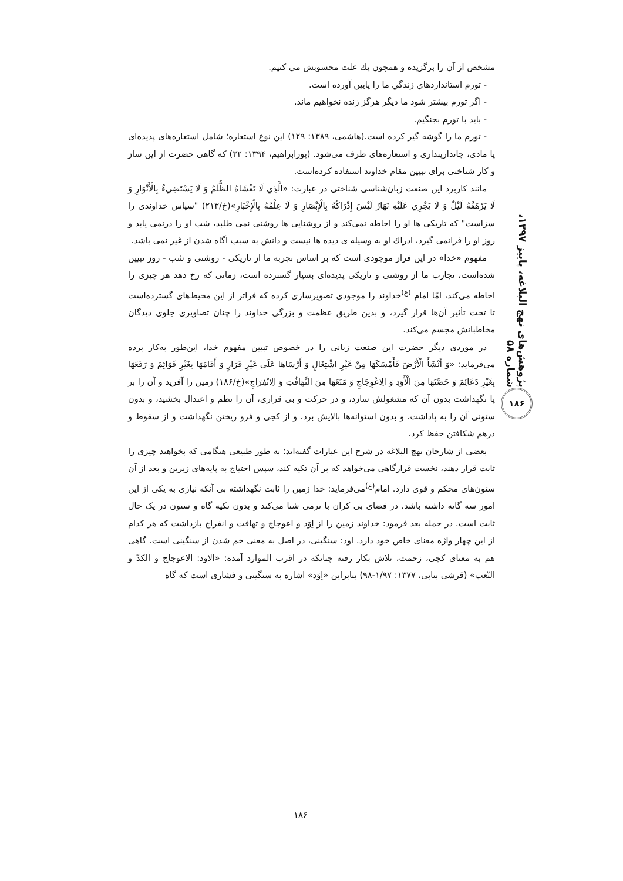پژوهش‌های نهج البلاغه، پاییز ۱۳۹۷، شماره ۵۸
۱۸۶
مشخص از آن را برگزیده و همچون يك علت محسوبش مي كنيم.
- تورم استانداردهاي زندگي ما را پايين آورده است.
- اگر تورم بيشتر شود ما ديگر هرگز زنده نخواهيم ماند.
- بايد با تورم بجنگيم.
- تورم ما را گوشه گير كرده است.(هاشمی، ۱۳۸۹: ۱۲۹) این نوع استعاره؛ شامل استعاره‌های پدیده‌ای یا مادی، جاندارپنداری و استعاره‌های ظرف می‌شود. (پورابراهیم، ۱۳۹۴: ۳۲) که گاهی حضرت از این ساز و کار شناختی برای تبیین مقام خداوند استفاده کرده‌است.
مانند کاربرد این صنعت زبان‌شناسی شناختی در عبارت: «الَّذِي لَا تَغْشَاهُ الظُّلَمُ وَ لَا يَسْتَضِيءُ بِالْأَنْوَارِ وَ لَا يَرْهَقُهُ لَيْلٌ وَ لَا يَجْرِي عَلَيْهِ نَهَارٌ لَيْسَ إِدْرَاكُهُ بِالْإِبْصَارِ وَ لَا عِلْمُهُ بِالْإِخْبَارِ»(خ/۲۱۳) "سپاس خداوندی را سزاست" كه تاريكی ها او را احاطه نمی‌كند و از روشنايی ها روشنی نمی طلبد، شب او را درنمی يابد و روز او را فرانمی گيرد، ادراك او به وسيله ی ديده ها نيست و دانش به سبب آگاه شدن از غير نمی باشد.
مفهوم «خدا» در این فراز موجودی است که بر اساس تجربه ما از تاریکی - روشنی و شب - روز تبیین شده‌است، تجارب ما از روشنی و تاریکی پدیده‌ای بسیار گسترده است، زمانی که رخ دهد هر چیزی را احاطه می‌کند، امّا امام <sup>(ع)</sup>خداوند را موجودی تصویرسازی کرده که فراتر از این محیط‌های گسترده‌است تا تحت تأثیر آن‌ها قرار گیرد، و بدین طریق عظمت و بزرگی خداوند را چنان تصاویری جلوی دیدگان مخاطبانش مجسم می‌کند.
در موردی دیگر حضرت این صنعت زبانی را در خصوص تبیین مفهوم خدا، این‌طور به‌کار برده می‌فرماید: «وَ أَنْشَأَ الْأَرْضَ فَأَمْسَكَهَا مِنْ غَيْرِ اشْتِغَالٍ وَ أَرْسَاهَا عَلَى غَيْرِ قَرَارٍ وَ أَقَامَهَا بِغَيْرِ قَوَائِمَ وَ رَفَعَهَا بِغَيْرِ دَعَائِمَ وَ حَصَّنَهَا مِنَ الْأَوَدِ وَ الِاعْوِجَاجِ وَ مَنَعَهَا مِنَ التَّهَافُتِ وَ الِانْفِرَاجِ»(خ/۱۸۶) زمين را آفريد و آن را بر پا نگهداشت بدون آن كه مشغولش سازد، و در حركت و بی قراری، آن را نظم و اعتدال بخشيد، و بدون ستونی آن را به پاداشت، و بدون استوانه‌ها بالايش برد، و از كجی و فرو ريختن نگهداشت و از سقوط و درهم شكافتن حفظ كرد،
بعضی از شارحان نهج البلاغه در شرح این عبارات گفته‌اند؛ به طور طبیعی هنگامی که بخواهند چیزی را ثابت قرار دهند، نخست قرارگاهی می‌خواهد که بر آن تکیه کند، سپس احتیاج به پایه‌های زیرین و بعد از آن ستون‌های محکم و قوی دارد. امام<sup>(ع)</sup>می‌فرماید: خدا زمین را ثابت نگهداشته بی آنکه نیازی به یکی از این امور سه گانه داشته باشد. در فضای بی کران با نرمی شنا می‌کند و بدون تکیه گاه و ستون در یک حال ثابت است. در جمله بعد فرمود: خداوند زمین را از اِوَد و اعوجاج و تهافت و انفراج بازداشت که هر کدام از این چهار واژه معنای خاص خود دارد. اود: سنگینی، در اصل به معنی خم شدن از سنگینی است. گاهی هم به معنای کجی، زحمت، تلاش بکار رفته چنانکه در اقرب الموارد آمده: «الاود: الاعوجاج و الکدّ و التّعب» (قرشی بنابی، ۱۳۷۷: ۱/۹۷-۹۸) بنابراین «اِوَد» اشاره به سنگینی و فشاری است که گاه
۱۸۶